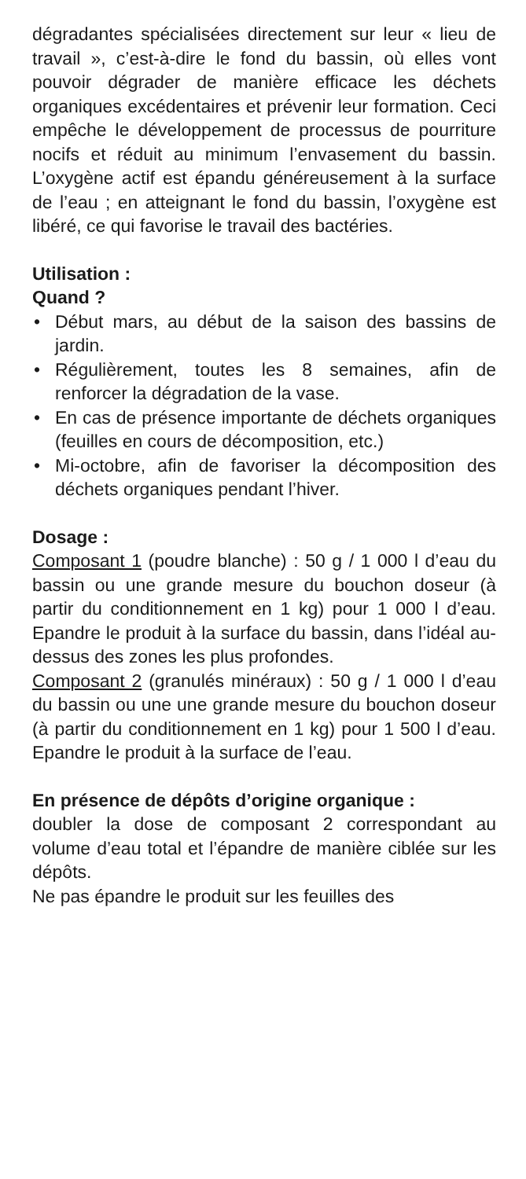dégradantes spécialisées directement sur leur « lieu de travail », c’est-à-dire le fond du bassin, où elles vont pouvoir dégrader de manière efficace les déchets organiques excédentaires et prévenir leur formation. Ceci empêche le développement de processus de pourriture nocifs et réduit au minimum l’envasement du bassin. L’oxygène actif est épandu généreusement à la surface de l’eau ; en atteignant le fond du bassin, l’oxygène est libéré, ce qui favorise le travail des bactéries.
Utilisation :
Quand ?
• Début mars, au début de la saison des bassins de jardin.
• Régulièrement, toutes les 8 semaines, afin de renforcer la dégradation de la vase.
• En cas de présence importante de déchets organiques (feuilles en cours de décomposition, etc.)
• Mi-octobre, afin de favoriser la décomposition des déchets organiques pendant l’hiver.
Dosage :
Composant 1 (poudre blanche) : 50 g / 1 000 l d’eau du bassin ou une grande mesure du bouchon doseur (à partir du conditionnement en 1 kg) pour 1 000 l d’eau. Epandre le produit à la surface du bassin, dans l’idéal au-dessus des zones les plus profondes.
Composant 2 (granulés minéraux) : 50 g / 1 000 l d’eau du bassin ou une une grande mesure du bouchon doseur (à partir du conditionnement en 1 kg) pour 1 500 l d’eau. Epandre le produit à la surface de l’eau.
En présence de dépôts d’origine organique :
doubler la dose de composant 2 correspondant au volume d’eau total et l’épandre de manière ciblée sur les dépôts.
Ne pas épandre le produit sur les feuilles des